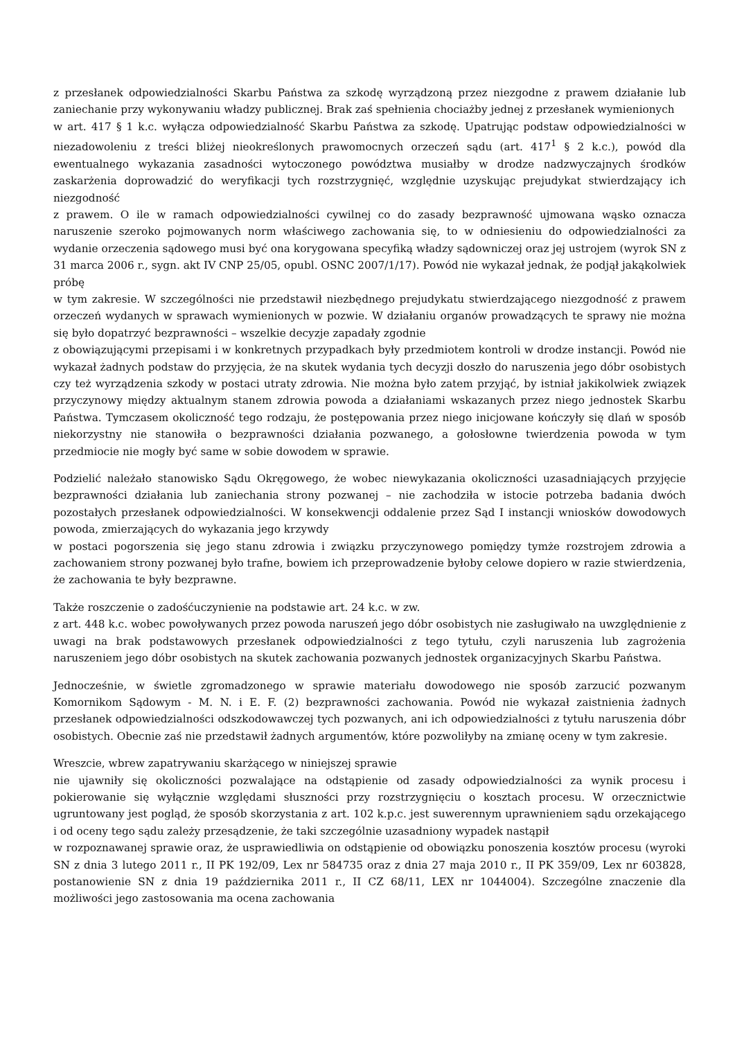z przesłanek odpowiedzialności Skarbu Państwa za szkodę wyrządzoną przez niezgodne z prawem działanie lub zaniechanie przy wykonywaniu władzy publicznej. Brak zaś spełnienia chociażby jednej z przesłanek wymienionych
w art. 417 § 1 k.c. wyłącza odpowiedzialność Skarbu Państwa za szkodę. Upatrując podstaw odpowiedzialności w niezadowoleniu z treści bliżej nieokreślonych prawomocnych orzeczeń sądu (art. 417<sup>1</sup> § 2 k.c.), powód dla ewentualnego wykazania zasadności wytoczonego powództwa musiałby w drodze nadzwyczajnych środków zaskarżenia doprowadzić do weryfikacji tych rozstrzygnięć, względnie uzyskując prejudykat stwierdzający ich niezgodność
z prawem. O ile w ramach odpowiedzialności cywilnej co do zasady bezprawność ujmowana wąsko oznacza naruszenie szeroko pojmowanych norm właściwego zachowania się, to w odniesieniu do odpowiedzialności za wydanie orzeczenia sądowego musi być ona korygowana specyfiką władzy sądowniczej oraz jej ustrojem (wyrok SN z 31 marca 2006 r., sygn. akt IV CNP 25/05, opubl. OSNC 2007/1/17). Powód nie wykazał jednak, że podjął jakąkolwiek próbę
w tym zakresie. W szczególności nie przedstawił niezbędnego prejudykatu stwierdzającego niezgodność z prawem orzeczeń wydanych w sprawach wymienionych w pozwie. W działaniu organów prowadzących te sprawy nie można się było dopatrzyć bezprawności – wszelkie decyzje zapadały zgodnie
z obowiązującymi przepisami i w konkretnych przypadkach były przedmiotem kontroli w drodze instancji. Powód nie wykazał żadnych podstaw do przyjęcia, że na skutek wydania tych decyzji doszło do naruszenia jego dóbr osobistych czy też wyrządzenia szkody w postaci utraty zdrowia. Nie można było zatem przyjąć, by istniał jakikolwiek związek przyczynowy między aktualnym stanem zdrowia powoda a działaniami wskazanych przez niego jednostek Skarbu Państwa. Tymczasem okoliczność tego rodzaju, że postępowania przez niego inicjowane kończyły się dlań w sposób niekorzystny nie stanowiła o bezprawności działania pozwanego, a gołosłowne twierdzenia powoda w tym przedmiocie nie mogły być same w sobie dowodem w sprawie.
Podzielić należało stanowisko Sądu Okręgowego, że wobec niewykazania okoliczności uzasadniających przyjęcie bezprawności działania lub zaniechania strony pozwanej – nie zachodziła w istocie potrzeba badania dwóch pozostałych przesłanek odpowiedzialności. W konsekwencji oddalenie przez Sąd I instancji wniosków dowodowych powoda, zmierzających do wykazania jego krzywdy
w postaci pogorszenia się jego stanu zdrowia i związku przyczynowego pomiędzy tymże rozstrojem zdrowia a zachowaniem strony pozwanej było trafne, bowiem ich przeprowadzenie byłoby celowe dopiero w razie stwierdzenia, że zachowania te były bezprawne.
Także roszczenie o zadośćuczynienie na podstawie art. 24 k.c. w zw.
z art. 448 k.c. wobec powoływanych przez powoda naruszeń jego dóbr osobistych nie zasługiwało na uwzględnienie z uwagi na brak podstawowych przesłanek odpowiedzialności z tego tytułu, czyli naruszenia lub zagrożenia naruszeniem jego dóbr osobistych na skutek zachowania pozwanych jednostek organizacyjnych Skarbu Państwa.
Jednocześnie, w świetle zgromadzonego w sprawie materiału dowodowego nie sposób zarzucić pozwanym Komornikom Sądowym - M. N. i E. F. (2) bezprawności zachowania. Powód nie wykazał zaistnienia żadnych przesłanek odpowiedzialności odszkodowawczej tych pozwanych, ani ich odpowiedzialności z tytułu naruszenia dóbr osobistych. Obecnie zaś nie przedstawił żadnych argumentów, które pozwoliłyby na zmianę oceny w tym zakresie.
Wreszcie, wbrew zapatrywaniu skarżącego w niniejszej sprawie
nie ujawniły się okoliczności pozwalające na odstąpienie od zasady odpowiedzialności za wynik procesu i pokierowanie się wyłącznie względami słuszności przy rozstrzygnięciu o kosztach procesu. W orzecznictwie ugruntowany jest pogląd, że sposób skorzystania z art. 102 k.p.c. jest suwerennym uprawnieniem sądu orzekającego i od oceny tego sądu zależy przesądzenie, że taki szczególnie uzasadniony wypadek nastąpił
w rozpoznawanej sprawie oraz, że usprawiedliwia on odstąpienie od obowiązku ponoszenia kosztów procesu (wyroki SN z dnia 3 lutego 2011 r., II PK 192/09, Lex nr 584735 oraz z dnia 27 maja 2010 r., II PK 359/09, Lex nr 603828, postanowienie SN z dnia 19 października 2011 r., II CZ 68/11, LEX nr 1044004). Szczególne znaczenie dla możliwości jego zastosowania ma ocena zachowania